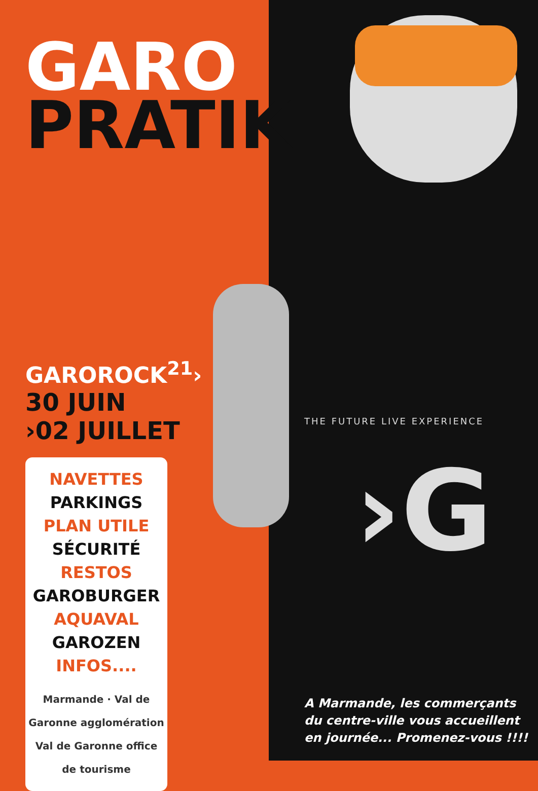GARO
PRATIK
GAROROCK<sup>21</sup>›
30 JUIN
›02 JUILLET
NAVETTES
PARKINGS
PLAN UTILE
SÉCURITÉ
RESTOS
GAROBURGER
AQUAVAL
GAROZEN
INFOS....
Marmande · Val de Garonne agglomération
Val de Garonne office de tourisme
THE FUTURE LIVE EXPERIENCE
›G
A Marmande, les commerçants
du centre-ville vous accueillent
en journée... Promenez-vous !!!!